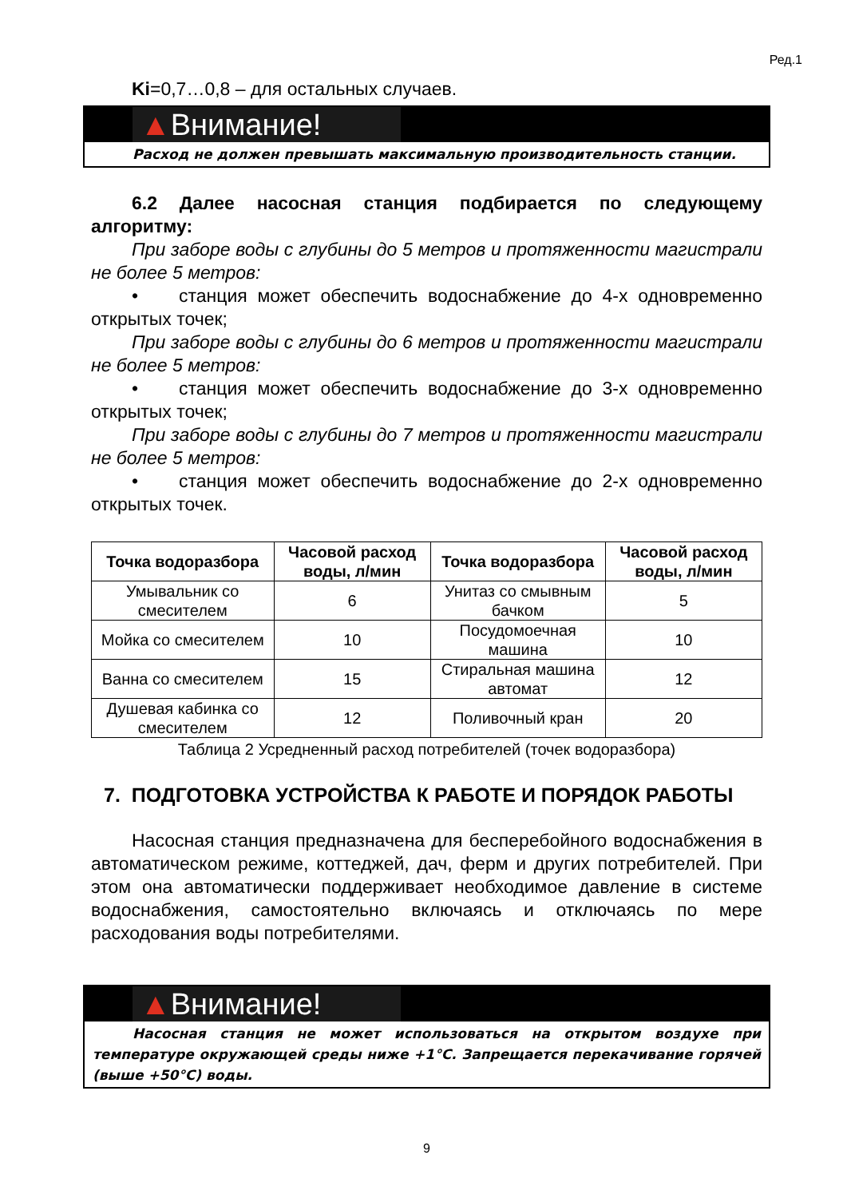Ред.1
Ki=0,7…0,8 – для остальных случаев.
▲Внимание!
Расход не должен превышать максимальную производительность станции.
6.2 Далее насосная станция подбирается по следующему алгоритму:
При заборе воды с глубины до 5 метров и протяженности магистрали не более 5 метров:
• станция может обеспечить водоснабжение до 4-х одновременно открытых точек;
При заборе воды с глубины до 6 метров и протяженности магистрали не более 5 метров:
• станция может обеспечить водоснабжение до 3-х одновременно открытых точек;
При заборе воды с глубины до 7 метров и протяженности магистрали не более 5 метров:
• станция может обеспечить водоснабжение до 2-х одновременно открытых точек.
| Точка водоразбора | Часовой расход воды, л/мин | Точка водоразбора | Часовой расход воды, л/мин |
| --- | --- | --- | --- |
| Умывальник со смесителем | 6 | Унитаз со смывным бачком | 5 |
| Мойка со смесителем | 10 | Посудомоечная машина | 10 |
| Ванна со смесителем | 15 | Стиральная машина автомат | 12 |
| Душевая кабинка со смесителем | 12 | Поливочный кран | 20 |
Таблица 2 Усредненный расход потребителей (точек водоразбора)
7. ПОДГОТОВКА УСТРОЙСТВА К РАБОТЕ И ПОРЯДОК РАБОТЫ
Насосная станция предназначена для бесперебойного водоснабжения в автоматическом режиме, коттеджей, дач, ферм и других потребителей. При этом она автоматически поддерживает необходимое давление в системе водоснабжения, самостоятельно включаясь и отключаясь по мере расходования воды потребителями.
▲Внимание!
Насосная станция не может использоваться на открытом воздухе при температуре окружающей среды ниже +1°С. Запрещается перекачивание горячей (выше +50°С) воды.
9